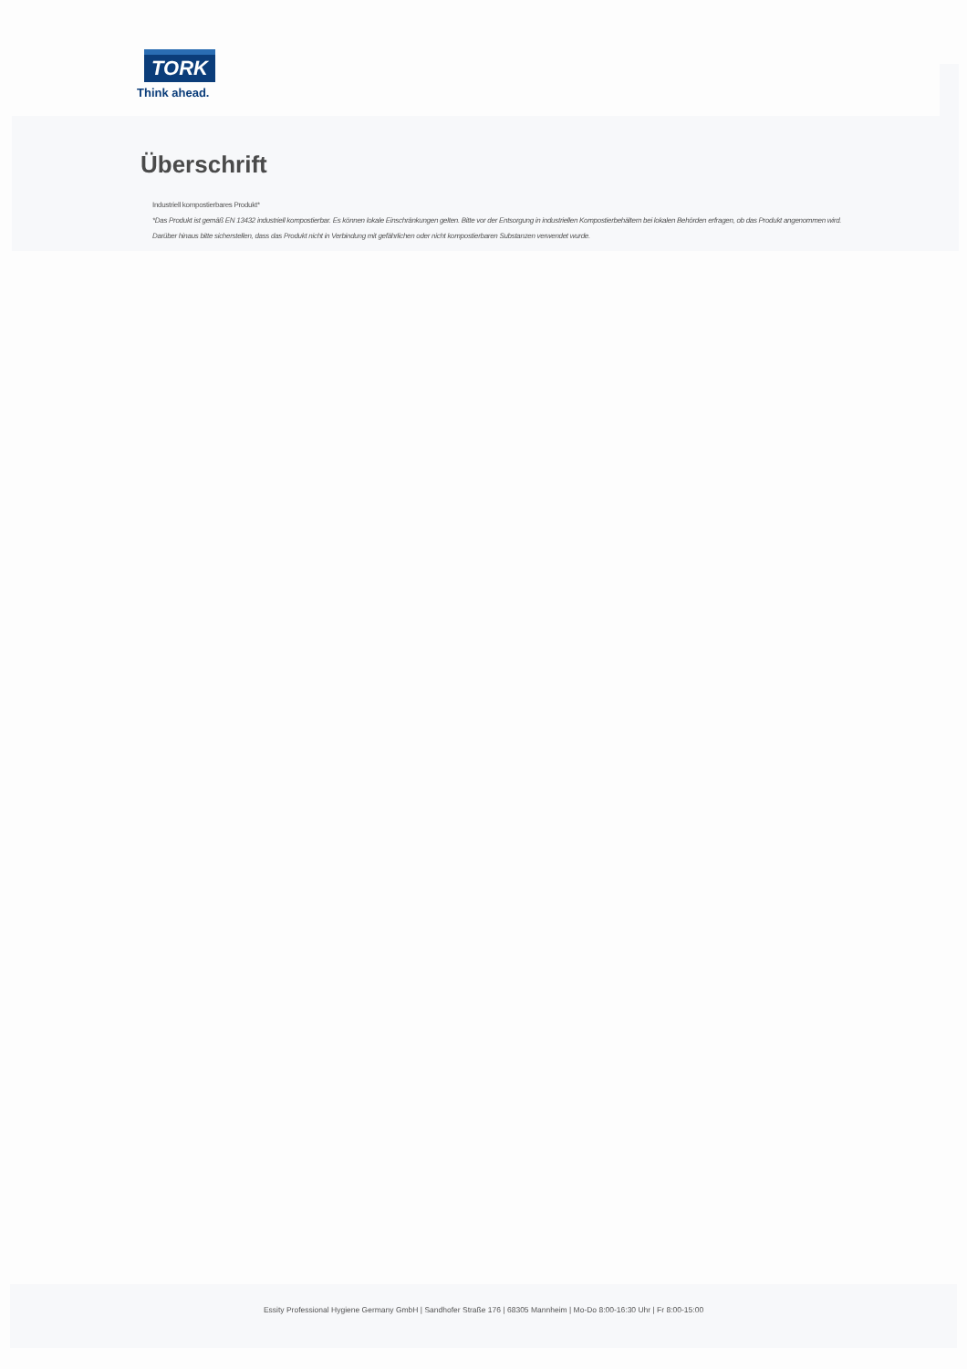TORK
Think ahead.
Überschrift
Industriell kompostierbares Produkt*
*Das Produkt ist gemäß EN 13432 industriell kompostierbar. Es können lokale Einschränkungen gelten. Bitte vor der Entsorgung in industriellen Kompostierbehältern bei lokalen Behörden erfragen, ob das Produkt angenommen wird. Darüber hinaus bitte sicherstellen, dass das Produkt nicht in Verbindung mit gefährlichen oder nicht kompostierbaren Substanzen verwendet wurde.
Essity Professional Hygiene Germany GmbH | Sandhofer Straße 176 | 68305 Mannheim | Mo-Do 8:00-16:30 Uhr | Fr 8:00-15:00